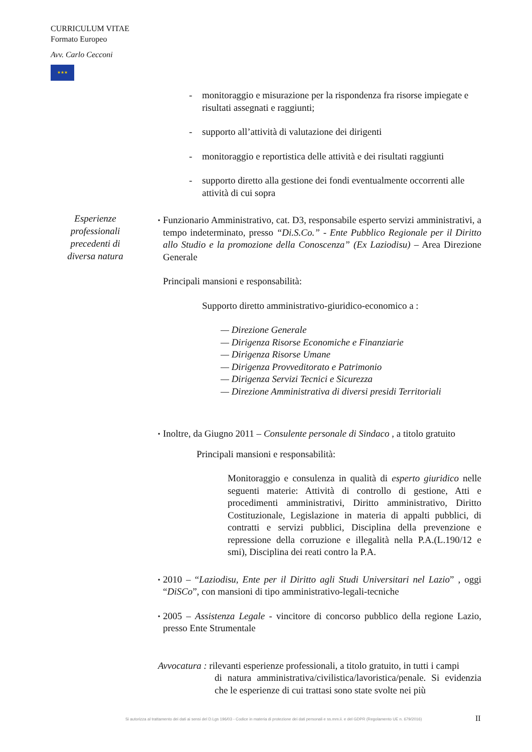CURRICULUM VITAE
Formato Europeo
Avv. Carlo Cecconi
★★★
Esperienze professionali precedenti di diversa natura
- monitoraggio e misurazione per la rispondenza fra risorse impiegate e risultati assegnati e raggiunti;
- supporto all’attività di valutazione dei dirigenti
- monitoraggio e reportistica delle attività e dei risultati raggiunti
- supporto diretto alla gestione dei fondi eventualmente occorrenti alle attività di cui sopra
▪
Funzionario Amministrativo, cat. D3, responsabile esperto servizi amministrativi, a tempo indeterminato, presso “Di.S.Co.” - Ente Pubblico Regionale per il Diritto allo Studio e la promozione della Conoscenza” (Ex Laziodisu) – Area Direzione Generale
Principali mansioni e responsabilità:
Supporto diretto amministrativo-giuridico-economico a :
— Direzione Generale
— Dirigenza Risorse Economiche e Finanziarie
— Dirigenza Risorse Umane
— Dirigenza Provveditorato e Patrimonio
— Dirigenza Servizi Tecnici e Sicurezza
— Direzione Amministrativa di diversi presidi Territoriali
▪
Inoltre, da Giugno 2011 – Consulente personale di Sindaco , a titolo gratuito
Principali mansioni e responsabilità:
Monitoraggio e consulenza in qualità di esperto giuridico nelle seguenti materie: Attività di controllo di gestione, Atti e procedimenti amministrativi, Diritto amministrativo, Diritto Costituzionale, Legislazione in materia di appalti pubblici, di contratti e servizi pubblici, Disciplina della prevenzione e repressione della corruzione e illegalità nella P.A.(L.190/12 e smi), Disciplina dei reati contro la P.A.
▪
2010 – “Laziodisu, Ente per il Diritto agli Studi Universitari nel Lazio” , oggi “DiSCo”, con mansioni di tipo amministrativo-legali-tecniche
▪
2005 – Assistenza Legale - vincitore di concorso pubblico della regione Lazio, presso Ente Strumentale
Avvocatura : rilevanti esperienze professionali, a titolo gratuito, in tutti i campi
di natura amministrativa/civilistica/lavoristica/penale. Si evidenzia che le esperienze di cui trattasi sono state svolte nei più
Si autorizza al trattamento dei dati ai sensi del D.Lgs 196/03 - Codice in materia di protezione dei dati personali e ss.mm.ii. e del GDPR (Regolamento UE n. 679/2016)
II